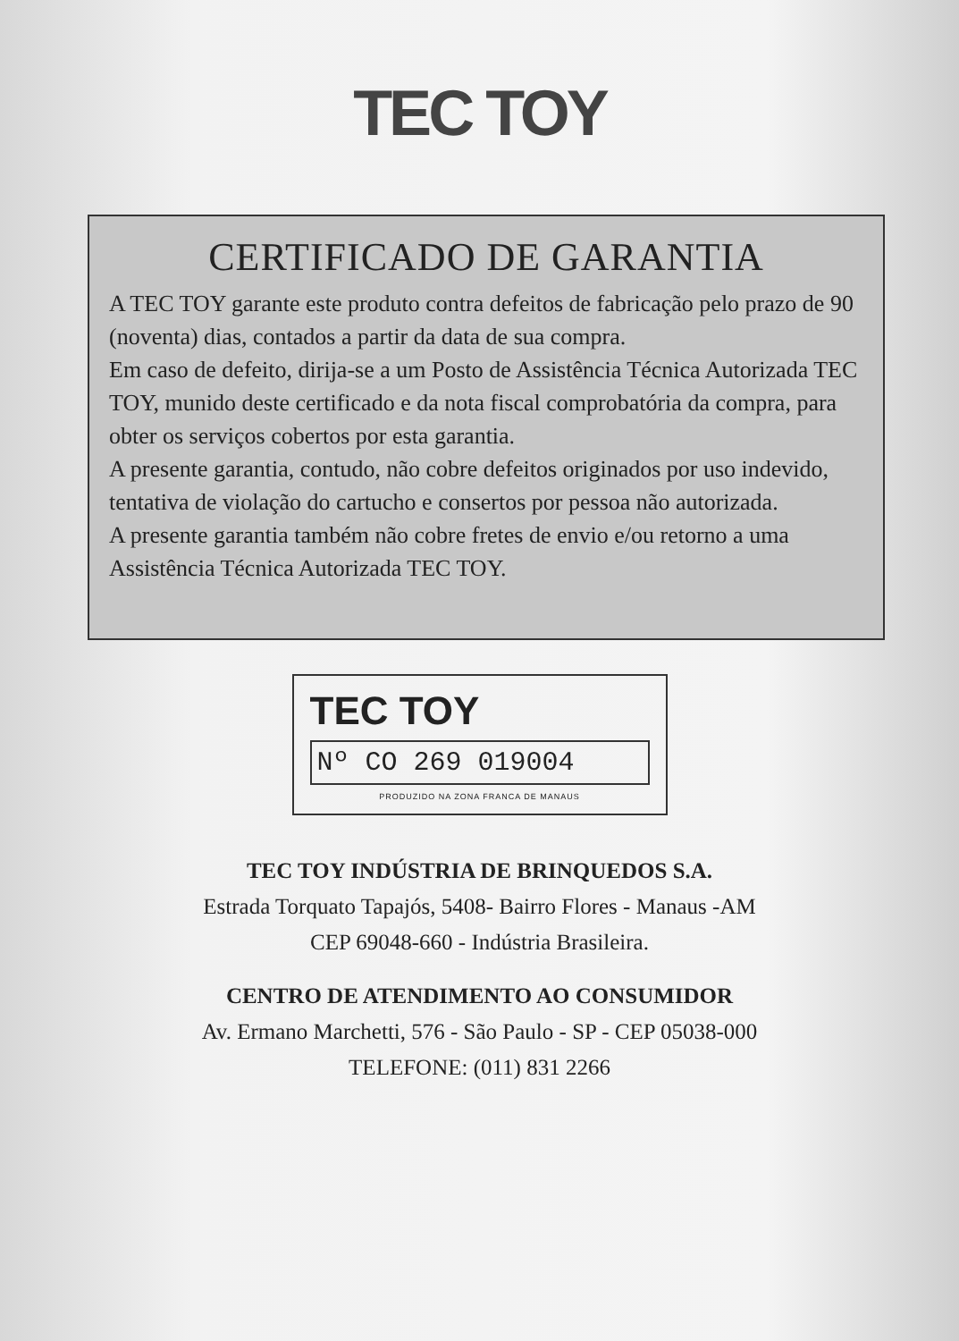TEC TOY
CERTIFICADO DE GARANTIA
A TEC TOY garante este produto contra defeitos de fabricação pelo prazo de 90 (noventa) dias, contados a partir da data de sua compra.
Em caso de defeito, dirija-se a um Posto de Assistência Técnica Autorizada TEC TOY, munido deste certificado e da nota fiscal comprobatória da compra, para obter os serviços cobertos por esta garantia.
A presente garantia, contudo, não cobre defeitos originados por uso indevido, tentativa de violação do cartucho e consertos por pessoa não autorizada.
A presente garantia também não cobre fretes de envio e/ou retorno a uma Assistência Técnica Autorizada TEC TOY.
TEC TOY
Nº CO 269 019004
PRODUZIDO NA ZONA FRANCA DE MANAUS
TEC TOY INDÚSTRIA DE BRINQUEDOS S.A.
Estrada Torquato Tapajós, 5408- Bairro Flores - Manaus -AM
CEP 69048-660 - Indústria Brasileira.
CENTRO DE ATENDIMENTO AO CONSUMIDOR
Av. Ermano Marchetti, 576 - São Paulo - SP - CEP 05038-000
TELEFONE: (011) 831 2266